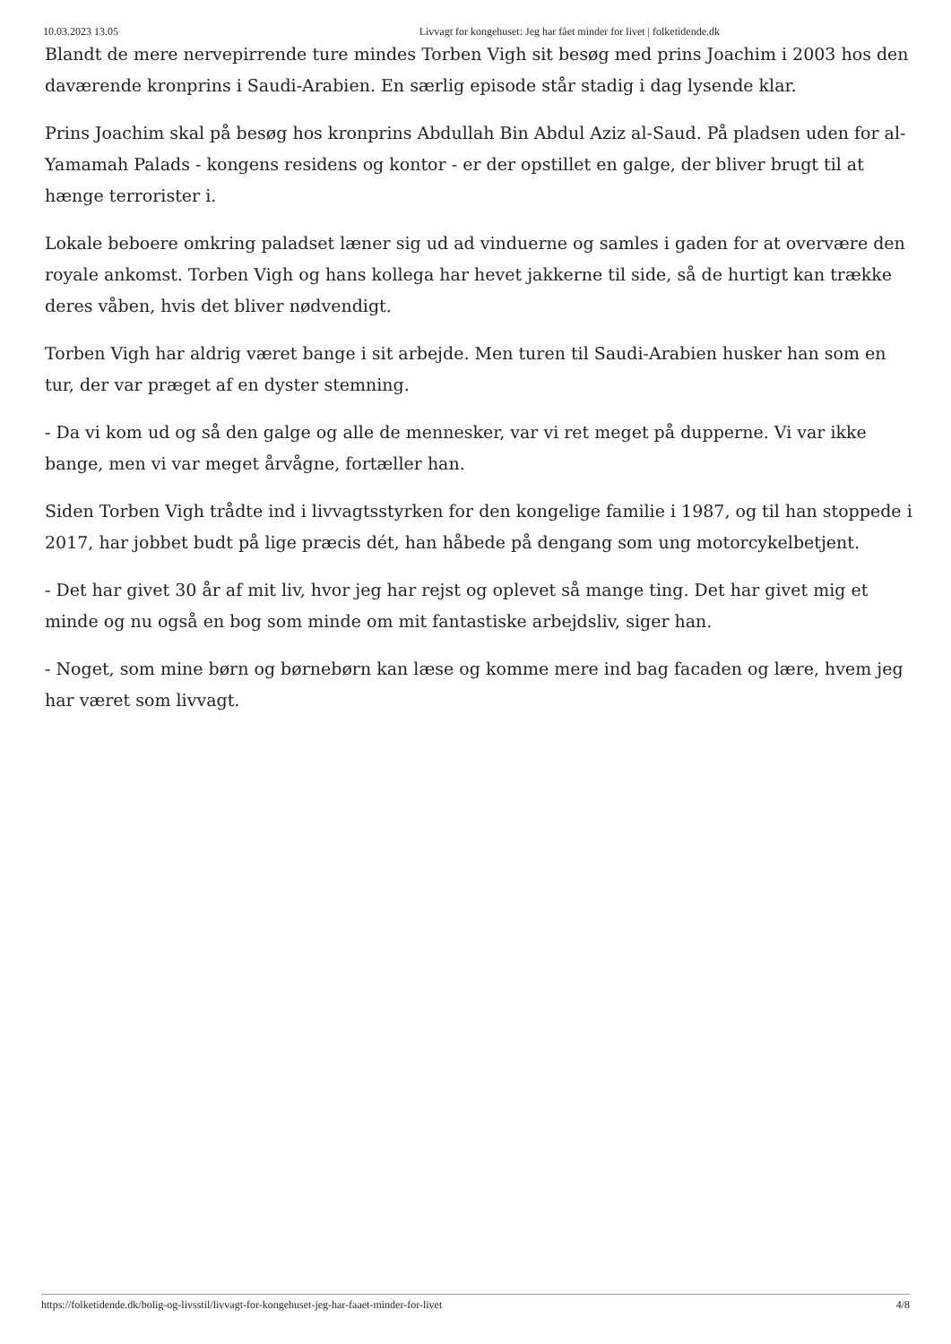10.03.2023 13.05 Livvagt for kongehuset: Jeg har fået minder for livet | folketidende.dk
Blandt de mere nervepirrende ture mindes Torben Vigh sit besøg med prins Joachim i 2003 hos den daværende kronprins i Saudi-Arabien. En særlig episode står stadig i dag lysende klar.
Prins Joachim skal på besøg hos kronprins Abdullah Bin Abdul Aziz al-Saud. På pladsen uden for al-Yamamah Palads - kongens residens og kontor - er der opstillet en galge, der bliver brugt til at hænge terrorister i.
Lokale beboere omkring paladset læner sig ud ad vinduerne og samles i gaden for at overvære den royale ankomst. Torben Vigh og hans kollega har hevet jakkerne til side, så de hurtigt kan trække deres våben, hvis det bliver nødvendigt.
Torben Vigh har aldrig været bange i sit arbejde. Men turen til Saudi-Arabien husker han som en tur, der var præget af en dyster stemning.
- Da vi kom ud og så den galge og alle de mennesker, var vi ret meget på dupperne. Vi var ikke bange, men vi var meget årvågne, fortæller han.
Siden Torben Vigh trådte ind i livvagtsstyrken for den kongelige familie i 1987, og til han stoppede i 2017, har jobbet budt på lige præcis dét, han håbede på dengang som ung motorcykelbetjent.
- Det har givet 30 år af mit liv, hvor jeg har rejst og oplevet så mange ting. Det har givet mig et minde og nu også en bog som minde om mit fantastiske arbejdsliv, siger han.
- Noget, som mine børn og børnebørn kan læse og komme mere ind bag facaden og lære, hvem jeg har været som livvagt.
https://folketidende.dk/bolig-og-livsstil/livvagt-for-kongehuset-jeg-har-faaet-minder-for-livet 4/8